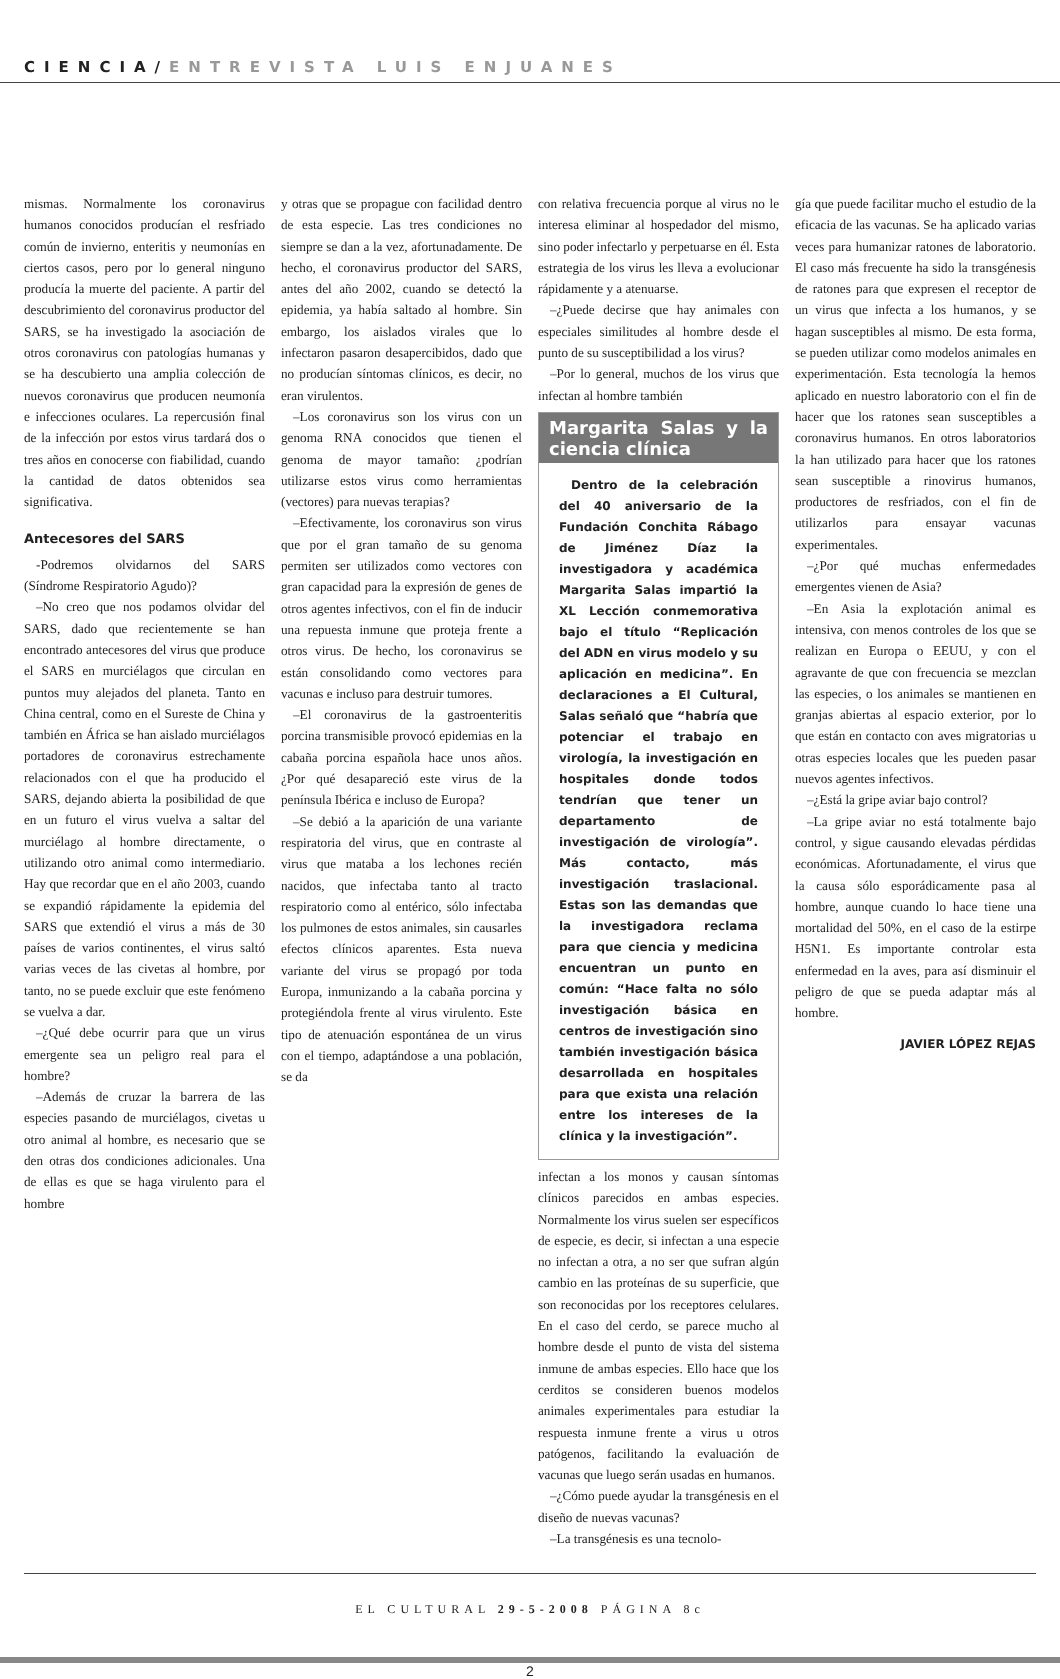CIENCIA/ENTREVISTA LUIS ENJUANES
mismas. Normalmente los coronavirus humanos conocidos producían el resfriado común de invierno, enteritis y neumonías en ciertos casos, pero por lo general ninguno producía la muerte del paciente. A partir del descubrimiento del coronavirus productor del SARS, se ha investigado la asociación de otros coronavirus con patologías humanas y se ha descubierto una amplia colección de nuevos coronavirus que producen neumonía e infecciones oculares. La repercusión final de la infección por estos virus tardará dos o tres años en conocerse con fiabilidad, cuando la cantidad de datos obtenidos sea significativa.
Antecesores del SARS
-Podremos olvidarnos del SARS (Síndrome Respiratorio Agudo)?
–No creo que nos podamos olvidar del SARS, dado que recientemente se han encontrado antecesores del virus que produce el SARS en murciélagos que circulan en puntos muy alejados del planeta. Tanto en China central, como en el Sureste de China y también en África se han aislado murciélagos portadores de coronavirus estrechamente relacionados con el que ha producido el SARS, dejando abierta la posibilidad de que en un futuro el virus vuelva a saltar del murciélago al hombre directamente, o utilizando otro animal como intermediario. Hay que recordar que en el año 2003, cuando se expandió rápidamente la epidemia del SARS que extendió el virus a más de 30 países de varios continentes, el virus saltó varias veces de las civetas al hombre, por tanto, no se puede excluir que este fenómeno se vuelva a dar.
–¿Qué debe ocurrir para que un virus emergente sea un peligro real para el hombre?
–Además de cruzar la barrera de las especies pasando de murciélagos, civetas u otro animal al hombre, es necesario que se den otras dos condiciones adicionales. Una de ellas es que se haga virulento para el hombre
y otras que se propague con facilidad dentro de esta especie. Las tres condiciones no siempre se dan a la vez, afortunadamente. De hecho, el coronavirus productor del SARS, antes del año 2002, cuando se detectó la epidemia, ya había saltado al hombre. Sin embargo, los aislados virales que lo infectaron pasaron desapercibidos, dado que no producían síntomas clínicos, es decir, no eran virulentos.
–Los coronavirus son los virus con un genoma RNA conocidos que tienen el genoma de mayor tamaño: ¿podrían utilizarse estos virus como herramientas (vectores) para nuevas terapias?
–Efectivamente, los coronavirus son virus que por el gran tamaño de su genoma permiten ser utilizados como vectores con gran capacidad para la expresión de genes de otros agentes infectivos, con el fin de inducir una repuesta inmune que proteja frente a otros virus. De hecho, los coronavirus se están consolidando como vectores para vacunas e incluso para destruir tumores.
–El coronavirus de la gastroenteritis porcina transmisible provocó epidemias en la cabaña porcina española hace unos años. ¿Por qué desapareció este virus de la península Ibérica e incluso de Europa?
–Se debió a la aparición de una variante respiratoria del virus, que en contraste al virus que mataba a los lechones recién nacidos, que infectaba tanto al tracto respiratorio como al entérico, sólo infectaba los pulmones de estos animales, sin causarles efectos clínicos aparentes. Esta nueva variante del virus se propagó por toda Europa, inmunizando a la cabaña porcina y protegiéndola frente al virus virulento. Este tipo de atenuación espontánea de un virus con el tiempo, adaptándose a una población, se da
con relativa frecuencia porque al virus no le interesa eliminar al hospedador del mismo, sino poder infectarlo y perpetuarse en él. Esta estrategia de los virus les lleva a evolucionar rápidamente y a atenuarse.
–¿Puede decirse que hay animales con especiales similitudes al hombre desde el punto de su susceptibilidad a los virus?
–Por lo general, muchos de los virus que infectan al hombre también
Margarita Salas y la ciencia clínica
Dentro de la celebración del 40 aniversario de la Fundación Conchita Rábago de Jiménez Díaz la investigadora y académica Margarita Salas impartió la XL Lección conmemorativa bajo el título “Replicación del ADN en virus modelo y su aplicación en medicina”. En declaraciones a El Cultural, Salas señaló que “habría que potenciar el trabajo en virología, la investigación en hospitales donde todos tendrían que tener un departamento de investigación de virología”. Más contacto, más investigación traslacional. Estas son las demandas que la investigadora reclama para que ciencia y medicina encuentran un punto en común: “Hace falta no sólo investigación básica en centros de investigación sino también investigación básica desarrollada en hospitales para que exista una relación entre los intereses de la clínica y la investigación”.
infectan a los monos y causan síntomas clínicos parecidos en ambas especies. Normalmente los virus suelen ser específicos de especie, es decir, si infectan a una especie no infectan a otra, a no ser que sufran algún cambio en las proteínas de su superficie, que son reconocidas por los receptores celulares. En el caso del cerdo, se parece mucho al hombre desde el punto de vista del sistema inmune de ambas especies. Ello hace que los cerditos se consideren buenos modelos animales experimentales para estudiar la respuesta inmune frente a virus u otros patógenos, facilitando la evaluación de vacunas que luego serán usadas en humanos.
–¿Cómo puede ayudar la transgénesis en el diseño de nuevas vacunas?
–La transgénesis es una tecnolo-
gía que puede facilitar mucho el estudio de la eficacia de las vacunas. Se ha aplicado varias veces para humanizar ratones de laboratorio. El caso más frecuente ha sido la transgénesis de ratones para que expresen el receptor de un virus que infecta a los humanos, y se hagan susceptibles al mismo. De esta forma, se pueden utilizar como modelos animales en experimentación. Esta tecnología la hemos aplicado en nuestro laboratorio con el fin de hacer que los ratones sean susceptibles a coronavirus humanos. En otros laboratorios la han utilizado para hacer que los ratones sean susceptible a rinovirus humanos, productores de resfriados, con el fin de utilizarlos para ensayar vacunas experimentales.
–¿Por qué muchas enfermedades emergentes vienen de Asia?
–En Asia la explotación animal es intensiva, con menos controles de los que se realizan en Europa o EEUU, y con el agravante de que con frecuencia se mezclan las especies, o los animales se mantienen en granjas abiertas al espacio exterior, por lo que están en contacto con aves migratorias u otras especies locales que les pueden pasar nuevos agentes infectivos.
–¿Está la gripe aviar bajo control?
–La gripe aviar no está totalmente bajo control, y sigue causando elevadas pérdidas económicas. Afortunadamente, el virus que la causa sólo esporádicamente pasa al hombre, aunque cuando lo hace tiene una mortalidad del 50%, en el caso de la estirpe H5N1. Es importante controlar esta enfermedad en la aves, para así disminuir el peligro de que se pueda adaptar más al hombre.
JAVIER LÓPEZ REJAS
EL CULTURAL 29-5-2008 PÁGINA 8c
2